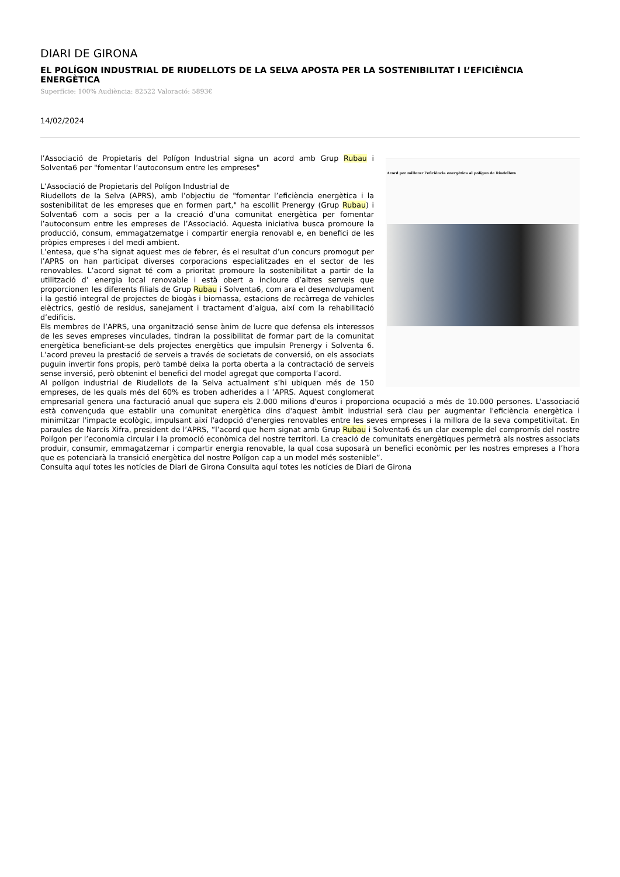DIARI DE GIRONA
EL POLÍGON INDUSTRIAL DE RIUDELLOTS DE LA SELVA APOSTA PER LA SOSTENIBILITAT I L’EFICIÈNCIA ENERGÈTICA
Superfície: 100% Audiència: 82522 Valoració: 5893€
14/02/2024
Acord per millorar l'eficiència energètica al polígon de Riudellots
l’Associació de Propietaris del Polígon Industrial signa un acord amb Grup Rubau i Solventa6 per "fomentar l’autoconsum entre les empreses"
L’Associació de Propietaris del Polígon Industrial de
Riudellots de la Selva (APRS), amb l’objectiu de "fomentar l’eficiència energètica i la sostenibilitat de les empreses que en formen part," ha escollit Prenergy (Grup Rubau) i Solventa6 com a socis per a la creació d’una comunitat energètica per fomentar l’autoconsum entre les empreses de l’Associació. Aquesta iniciativa busca promoure la producció, consum, emmagatzematge i compartir energia renovabl e, en benefici de les pròpies empreses i del medi ambient.
L’entesa, que s’ha signat aquest mes de febrer, és el resultat d’un concurs promogut per l’APRS on han participat diverses corporacions especialitzades en el sector de les renovables. L’acord signat té com a prioritat promoure la sostenibilitat a partir de la utilització d’ energia local renovable i està obert a incloure d’altres serveis que proporcionen les diferents filials de Grup Rubau i Solventa6, com ara el desenvolupament i la gestió integral de projectes de biogàs i biomassa, estacions de recàrrega de vehicles elèctrics, gestió de residus, sanejament i tractament d’aigua, així com la rehabilitació d’edificis.
Els membres de l’APRS, una organització sense ànim de lucre que defensa els interessos de les seves empreses vinculades, tindran la possibilitat de formar part de la comunitat energètica beneficiant-se dels projectes energètics que impulsin Prenergy i Solventa 6. L’acord preveu la prestació de serveis a través de societats de conversió, on els associats puguin invertir fons propis, però també deixa la porta oberta a la contractació de serveis sense inversió, però obtenint el benefici del model agregat que comporta l’acord.
Al polígon industrial de Riudellots de la Selva actualment s’hi ubiquen més de 150 empreses, de les quals més del 60% es troben adherides a l ’APRS. Aquest conglomerat empresarial genera una facturació anual que supera els 2.000 milions d'euros i proporciona ocupació a més de 10.000 persones. L'associació està convençuda que establir una comunitat energètica dins d'aquest àmbit industrial serà clau per augmentar l'eficiència energètica i minimitzar l'impacte ecològic, impulsant així l'adopció d'energies renovables entre les seves empreses i la millora de la seva competitivitat. En paraules de Narcís Xifra, president de l’APRS, “l’acord que hem signat amb Grup Rubau i Solventa6 és un clar exemple del compromís del nostre Polígon per l’economia circular i la promoció econòmica del nostre territori. La creació de comunitats energètiques permetrà als nostres associats produir, consumir, emmagatzemar i compartir energia renovable, la qual cosa suposarà un benefici econòmic per les nostres empreses a l’hora que es potenciarà la transició energètica del nostre Polígon cap a un model més sostenible”.
Consulta aquí totes les notícies de Diari de Girona Consulta aquí totes les notícies de Diari de Girona